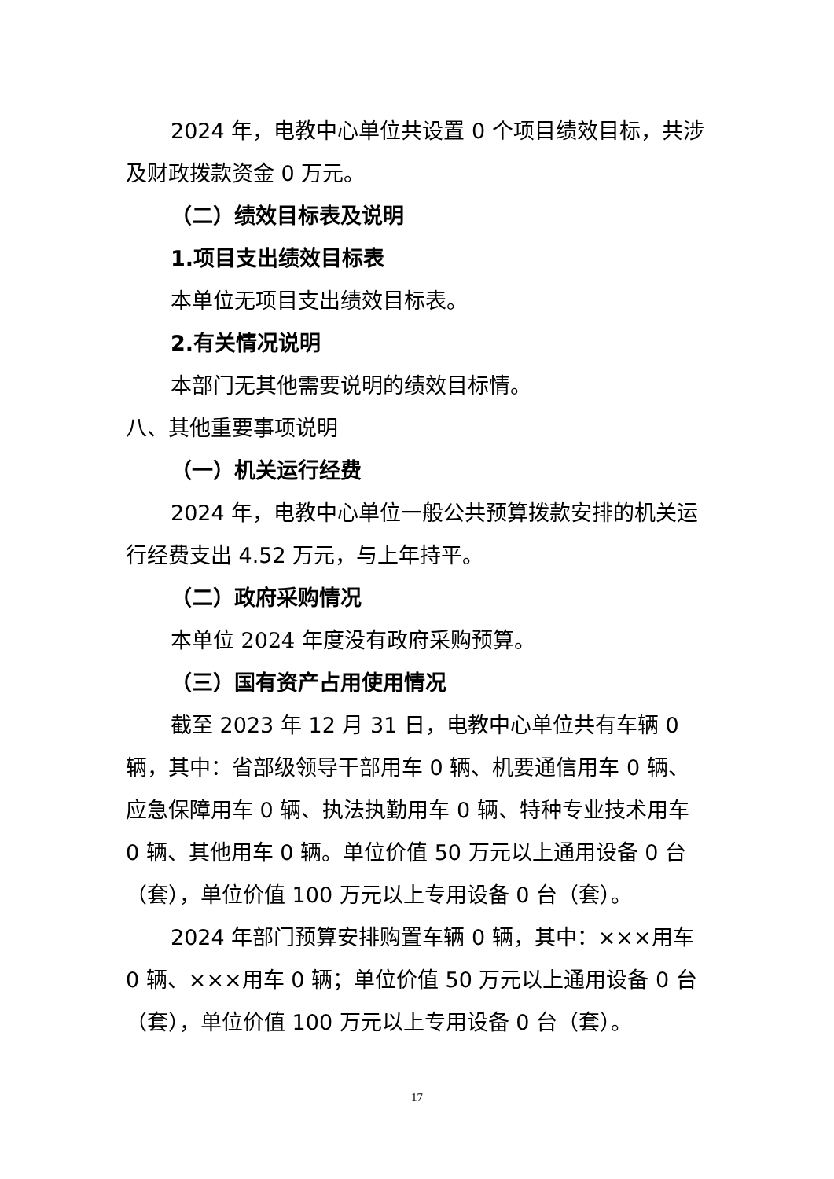2024 年，电教中心单位共设置 0 个项目绩效目标，共涉及财政拨款资金 0 万元。
（二）绩效目标表及说明
1.项目支出绩效目标表
本单位无项目支出绩效目标表。
2.有关情况说明
本部门无其他需要说明的绩效目标情。
八、其他重要事项说明
（一）机关运行经费
2024 年，电教中心单位一般公共预算拨款安排的机关运行经费支出 4.52 万元，与上年持平。
（二）政府采购情况
本单位 2024 年度没有政府采购预算。
（三）国有资产占用使用情况
截至 2023 年 12 月 31 日，电教中心单位共有车辆 0 辆，其中：省部级领导干部用车 0 辆、机要通信用车 0 辆、应急保障用车 0 辆、执法执勤用车 0 辆、特种专业技术用车 0 辆、其他用车 0 辆。单位价值 50 万元以上通用设备 0 台（套），单位价值 100 万元以上专用设备 0 台（套）。
2024 年部门预算安排购置车辆 0 辆，其中：×××用车 0 辆、×××用车 0 辆；单位价值 50 万元以上通用设备 0 台（套），单位价值 100 万元以上专用设备 0 台（套）。
17